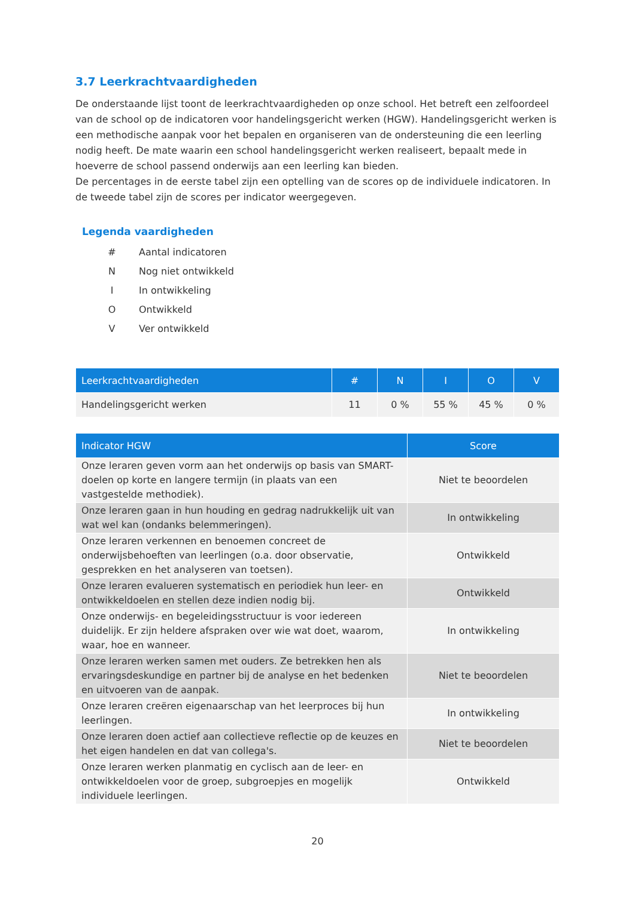3.7 Leerkrachtvaardigheden
De onderstaande lijst toont de leerkrachtvaardigheden op onze school. Het betreft een zelfoordeel van de school op de indicatoren voor handelingsgericht werken (HGW). Handelingsgericht werken is een methodische aanpak voor het bepalen en organiseren van de ondersteuning die een leerling nodig heeft. De mate waarin een school handelingsgericht werken realiseert, bepaalt mede in hoeverre de school passend onderwijs aan een leerling kan bieden.
De percentages in de eerste tabel zijn een optelling van de scores op de individuele indicatoren. In de tweede tabel zijn de scores per indicator weergegeven.
Legenda vaardigheden
| # | Aantal indicatoren |
| N | Nog niet ontwikkeld |
| I | In ontwikkeling |
| O | Ontwikkeld |
| V | Ver ontwikkeld |
| Leerkrachtvaardigheden | # | N | I | O | V |
| --- | --- | --- | --- | --- | --- |
| Handelingsgericht werken | 11 | 0 % | 55 % | 45 % | 0 % |
| Indicator HGW | Score |
| --- | --- |
| Onze leraren geven vorm aan het onderwijs op basis van SMART-doelen op korte en langere termijn (in plaats van een vastgestelde methodiek). | Niet te beoordelen |
| Onze leraren gaan in hun houding en gedrag nadrukkelijk uit van wat wel kan (ondanks belemmeringen). | In ontwikkeling |
| Onze leraren verkennen en benoemen concreet de onderwijsbehoeften van leerlingen (o.a. door observatie, gesprekken en het analyseren van toetsen). | Ontwikkeld |
| Onze leraren evalueren systematisch en periodiek hun leer- en ontwikkeldoelen en stellen deze indien nodig bij. | Ontwikkeld |
| Onze onderwijs- en begeleidingsstructuur is voor iedereen duidelijk. Er zijn heldere afspraken over wie wat doet, waarom, waar, hoe en wanneer. | In ontwikkeling |
| Onze leraren werken samen met ouders. Ze betrekken hen als ervaringsdeskundige en partner bij de analyse en het bedenken en uitvoeren van de aanpak. | Niet te beoordelen |
| Onze leraren creëren eigenaarschap van het leerproces bij hun leerlingen. | In ontwikkeling |
| Onze leraren doen actief aan collectieve reflectie op de keuzes en het eigen handelen en dat van collega's. | Niet te beoordelen |
| Onze leraren werken planmatig en cyclisch aan de leer- en ontwikkeldoelen voor de groep, subgroepjes en mogelijk individuele leerlingen. | Ontwikkeld |
20